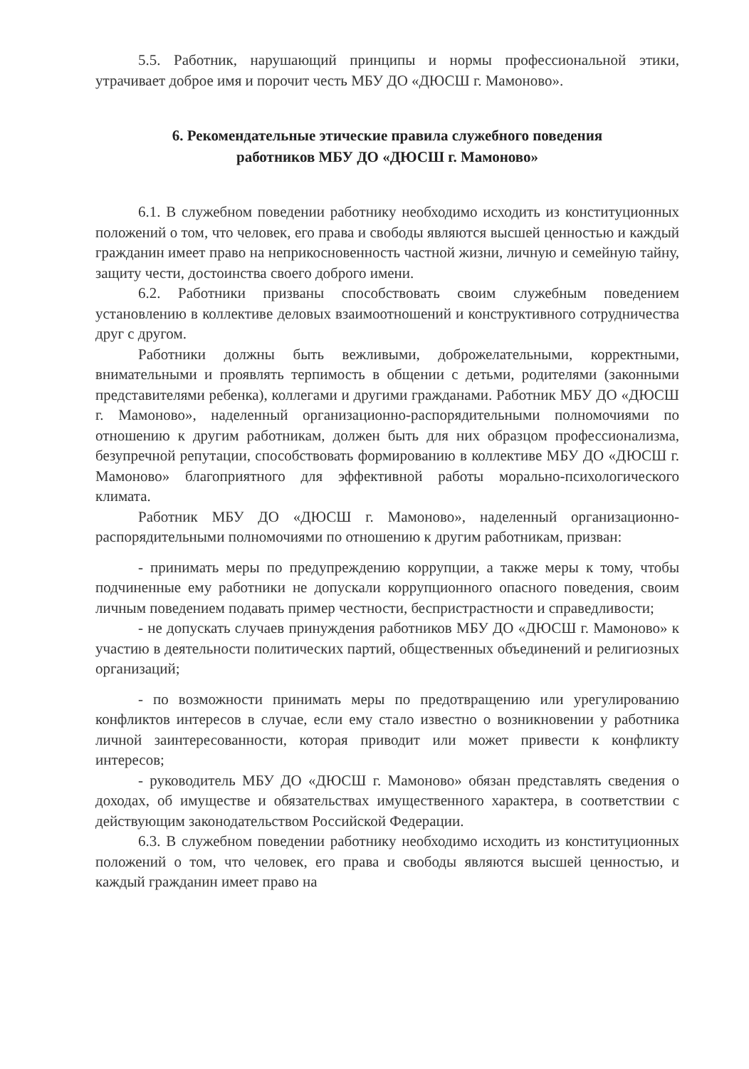5.5. Работник, нарушающий принципы и нормы профессиональной этики, утрачивает доброе имя и порочит честь МБУ ДО «ДЮСШ г. Мамоново».
6. Рекомендательные этические правила служебного поведения
работников МБУ ДО «ДЮСШ г. Мамоново»
6.1. В служебном поведении работнику необходимо исходить из конституционных положений о том, что человек, его права и свободы являются высшей ценностью и каждый гражданин имеет право на неприкосновенность частной жизни, личную и семейную тайну, защиту чести, достоинства своего доброго имени.
6.2. Работники призваны способствовать своим служебным поведением установлению в коллективе деловых взаимоотношений и конструктивного сотрудничества друг с другом.
Работники должны быть вежливыми, доброжелательными, корректными, внимательными и проявлять терпимость в общении с детьми, родителями (законными представителями ребенка), коллегами и другими гражданами. Работник МБУ ДО «ДЮСШ г. Мамоново», наделенный организационно-распорядительными полномочиями по отношению к другим работникам, должен быть для них образцом профессионализма, безупречной репутации, способствовать формированию в коллективе МБУ ДО «ДЮСШ г. Мамоново» благоприятного для эффективной работы морально-психологического климата.
Работник МБУ ДО «ДЮСШ г. Мамоново», наделенный организационно-распорядительными полномочиями по отношению к другим работникам, призван:
- принимать меры по предупреждению коррупции, а также меры к тому, чтобы подчиненные ему работники не допускали коррупционного опасного поведения, своим личным поведением подавать пример честности, беспристрастности и справедливости;
- не допускать случаев принуждения работников МБУ ДО «ДЮСШ г. Мамоново» к участию в деятельности политических партий, общественных объединений и религиозных организаций;
- по возможности принимать меры по предотвращению или урегулированию конфликтов интересов в случае, если ему стало известно о возникновении у работника личной заинтересованности, которая приводит или может привести к конфликту интересов;
- руководитель МБУ ДО «ДЮСШ г. Мамоново» обязан представлять сведения о доходах, об имуществе и обязательствах имущественного характера, в соответствии с действующим законодательством Российской Федерации.
6.3. В служебном поведении работнику необходимо исходить из конституционных положений о том, что человек, его права и свободы являются высшей ценностью, и каждый гражданин имеет право на